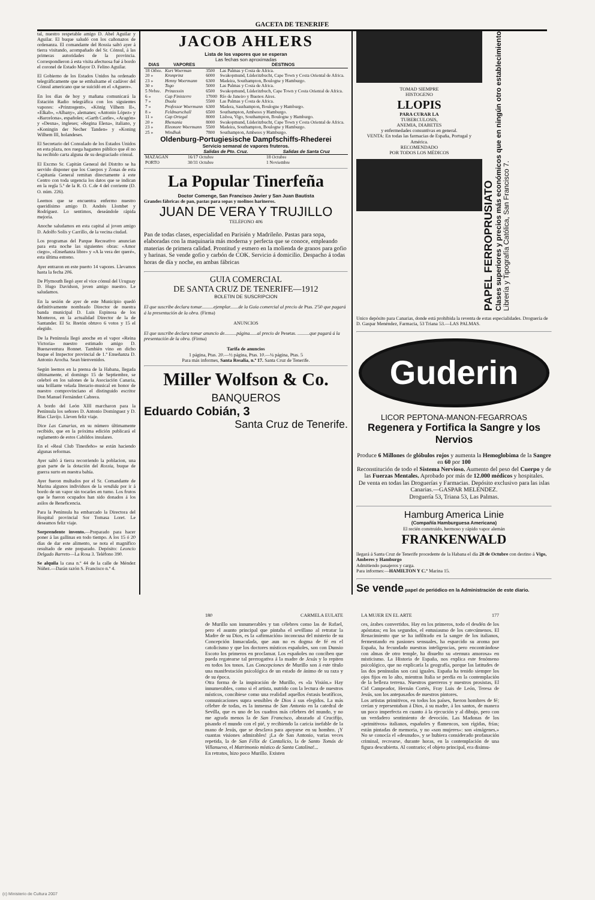GACETA DE TENERIFE
tal, nuestro respetable amigo D. Abel Aguilar y Aguilar. El buque saludó con los cañonazos de ordenanza. El comandante del Rossia saltó ayer á tierra visitando, acompañado del Sr. Cónsul, á las primeras autoridades de la provincia. Correspondieron á esta visita afectuosa fué á bordo el coronel de Estado Mayor D. Felino Aguilar.
El Gobierno de los Estados Unidos ha ordenado telegráficamente que se embalsame el cadáver del Cónsul americano que se suicidó en el «Aguere».
En los días de hoy y mañana comunicará la Estación Radio telegráfica con los siguientes vapores: «Prinzregent», «König Vilhem II», «Elkab», «Albany», alemanes; «Antonio López» y «Barcelona», españoles; «Garth Castle», «Aragón» y «Desna», ingleses; «Regina Elena», italiano, y «Koningin der Necher Tanden» y «Koning Wilhem III, holandeses.
El Secretario del Consulado de los Estados Unidos en esta plaza, nos ruega hagamos público que él no ha recibido carta alguna de su desgraciado cónsul.
El Excmo Sr. Capitán General del Distrito se ha servido disponer que los Cuerpos y Zonas de esta Capitanía General remitan directamente á este Centro con toda urgencia los datos que se indican en la regla 5.ª de la R. O. C.de 4 del corriente (D. O. núm. 226).
Leemos que se encuentra enfermo nuestro queridísimo amigo D. Andrés Llombet y Rodríguez. Lo sentimos, deseándole rápida mejoría.
Anoche saludamos en esta capital al joven amigo D. Adolfo Solís y Carrillo, de la vecina ciudad.
Los programas del Parque Recreativo anuncian para esta noche las siguientes obras: «Amor ciego», «Enseñanza libre» y «A la vera der queré», esta última estreno.
Ayer entraron en este puerto 14 vapores. Llevamos hasta la fecha 206.
De Plymouth llegó ayer el vice cónsul del Uruguay D. Hugo Davidson, joven amigo nuestro. Le saludamos.
En la sesión de ayer de este Municipio quedó definitivamente nombrado Director de nuestra banda municipal D. Luis Espinosa de los Monteros, en la actualidad Director de la de Santander. El Sr. Bretón obtuvo 6 votos y 15 el elegido.
De la Península llegó anoche en el vapor «Reina Victoria» nuestro estimado amigo D. Buenaventura Bonnet. También vino en dicho buque el Inspector provincial de 1.ª Enseñanza D. Antonio Arocha. Sean bienvenidos.
Según leemos en la prensa de la Habana, llegada últimamente, el domingo 15 de Septiembre, se celebró en los salones de la Asociación Canaria, una brillante velada literario-musical en honor de nuestro comprovinciano el distinguido escritor Don Manuel Fernández Cabrera.
A bordo del León XIII marcharon para la Península los señores D. Antonio Domínguez y D. Blas Clavijo. Lleven feliz viaje.
Dice Las Canarias, en su número últimamente recibido, que en la próxima edición publicará el reglamento de estos Cabildos insulares.
En el «Real Club Tinesfeño» se están haciendo algunas reformas.
Ayer saltó á tierra recorriendo la poblacion, una gran parte de la dotación del Rossia, buque de guerra surto en nuestra bahía.
Ayer fueron multados por el Sr. Comandante de Marina algunos individuos de la vendida por ir á bordo de un vapor sin tocarles en turno. Los frutos que le fueron ocupados han sido donados á los asilos de Beneficencia.
Para la Península ha embarcado la Directora del Hospital provincial Sor Tomasa Loret. Le deseamos feliz viaje.
Sorprendente invento.—Preparado para hacer poner á las gallinas en todo tiempo. A los 15 ó 20 días de dar este alimento, se nota el magnífico resultado de este preparado. Depósito: Leoncio Delgado Barreto—La Rosa 3. Teléfono 390.
Se alquila la casa n.º 44 de la calle de Méndez Núñez.—Darán razón S. Francisco n.º 4.
JACOB AHLERS
Lista de los vapores que se esperan
Las fechas son aproximadas
| DIAS | VAPORES | | DESTINOS |
| --- | --- | --- | --- |
| 18 Otbre. | Kurt Woerman | 3500 | Las Palmas y Costa de Africa. |
| 20 » | Kronprinz | 6000 | Swakopmund, Lüderitzbucht, Cape Town y Costa Oriental de Africa. |
| 23 » | Henny Woermann | 6300 | Madeira, Southampton, Boulogne y Hamburgo. |
| 30 » | Togo | 5000 | Las Palmas y Costa de Africa. |
| 5 Nvbre. | Prinzessin | 6500 | Swakopmund, Lüderitzbuch, Cape Town y Costa Oriental de Africa. |
| 6 » | Cap Finisterre | 17000 | Río de Janeiro y Buenos Aires. |
| 7 » | Duala | 5500 | Las Palmas y Costa de Africa. |
| 7 » | Professor Woermann | 6300 | Madera, Sauthampton, Boulogne y Hamburgo. |
| 8 » | Feldmarschall | 6500 | Southampton, Amberes y Hamburgo. |
| 11 » | Cap Ortegal | 8000 | Lisboa, Vigo, Southampton, Boulogne y Hamburgo. |
| 20 » | Rhenania | 8000 | Swakopmund, Lüderitzbucht, Cape Town y Costa Oriental de Africa. |
| 23 » | Eleonore Woermann | 5500 | Madeira, Southampton, Boulogne y Hamburgo. |
| 25 » | Windhuk | 7800 | Southampton, Amberes y Hamburgo. |
Oldenburg-Portugiesische Dampfschiffs-Rhederei
Servicio semanal de vapores fruteros.
| | Salidas de Pto. Cruz. | Salidas de Santa Cruz |
| --- | --- | --- |
| MAZAGAN | 16/17 Octubre | 18 Octubre |
| PORTO | 30/31 Octubre | 1 Noviembre |
La Popular Tinerfeña
Doctor Comenge, San Francisco Javier y San Juan Bautista
Grandes fábricas de pan, pastas para sopas y molinos harineros.
JUAN DE VERA Y TRUJILLO
TELÉFONO 406
Pan de todas clases, especialidad en Parisién y Madrileño. Pastas para sopa, elaboradas con la maquinaria más moderna y perfecta que se conoce, empleando materias de primera calidad. Prontitud y esmero en la molienda de granos para gofio y harinas. Se vende gofio y carbón de COK. Servicio á domicilio. Despacho á todas horas de día y noche, en ambas fábricas
GUIA COMERCIAL
DE SANTA CRUZ DE TENERIFE—1912
BOLETIN DE SUSCRIPCION
El que suscribe declara tomar..........ejemplar.......de la Guía comercial al precio de Ptas. 2'50 que pagará á la presentación de la obra. (Firma)
ANUNCIOS
El que suscribe declara tomar anuncio de..........página......al precio de Pesetas. ..........que pagará á la presentación de la obra. (Firma)
Tarifa de anuncios
1 página, Ptas. 20.—½ página, Ptas. 10.—¼ página, Ptas. 5
Para más informes, Santa Rosalía, n.º 17. Santa Cruz de Tenerife.
Miller Wolfson & Co.
BANQUEROS
Eduardo Cobián, 3
Santa Cruz de Tenerife.
TOMAD SIEMPRE
HISTOGENO
LLOPIS
PARA CURAR LA
TUBERCULOSIS,
ANEMIA, DIABETES
y enfermedades consuntivas en general.
VENTA: En todas las farmacias de España, Portugal y América.
RECOMENDADO
POR TODOS LOS MÉDICOS
PAPEL FERROPRUSIATO
Clases superiores y precios más económicos que en ningún otro establecimiento
Librería y Tipografía Católica, San Francisco 7.
Unico depósito para Canarias, donde está prohibida la reventa de estas especialidades. Droguería de D. Gaspar Menéndez, Farmacia, 53 Triana 53.—LAS PALMAS.
Guderin
LICOR PEPTONA-MANON-FEGARROAS
Regenera y Fortifica la Sangre y los Nervios
Produce 6 Millones de glóbulos rojos y aumenta la Hemoglobima de la Sangre en 60 por 100
Reconstitución de todo el Sistema Nervioso. Aumento del peso del Cuerpo y de las Fuerzas Mentales. Aprobado por más de 12.000 médicos y hospitales.
De venta en todas las Droguerías y Farmacias. Depósito exclusivo para las islas Canarias.—GASPAR MELENDEZ.
Droguería 53, Triana 53, Las Palmas.
Hamburg America Linie
(Compañía Hamburguesa Americana)
El recién construído, hermoso y rápido vapor alemán
FRANKENWALD
llegará á Santa Cruz de Tenerife procedente de la Habana el día 28 de Octubre con destino á Vigo, Amberes y Hamburgo
Admitiendo pasajeros y carga.
Para informes:—HAMILTON Y C.º Marina 15.
Se vende papel de periódico en la Administración de este diario.
180 CARMELA EULATE
de Murillo son innumerables y tan célebres como las de Rafael, pero el asunto principal que pintaba el sevillano al retratar la Madre de su Dios, es la «afirmación» inconcusa del misterio de su Concepción Inmaculada, que aun no es dogma de fé en el catolicismo y que los doctores místicos españoles, son con Dunsio Escoto los primeros en proclamar. Los españoles no conciben que pueda regatearse tal prerrogativa á la madre de Jesús y lo repiten en todos los tonos. Las Concepciones de Murillo son á este título una manifestación psicológica de un estado de ánimo de su raza y de su época.
Otra forma de la inspiración de Murillo, es «la Visión.» Hay innumerables, como si el artista, nutrido con la lectura de nuestros místicos, concibiese como una realidad aquellos éxtasis beatíficos, comunicaciones supra sensibles de Dios á sus elegidos. La más célebre de todas, es la inmensa de San Antonio en la catedral de Sevilla, que es uno de los cuadros más célebres del mundo, y no me agrada menos la de San Francisco, abrazado al Crucifijo, pisando el mundo con el pié, y recibiendo la caricia inefable de la mano de Jesús, que se desclava para apoyarse en su hombro. ¡Y cuantas visiones admirables! ¡La de San Antonio, varias veces repetida, la de San Félix de Cantalicio, la de Santo Tomás de Villanueva, el Matrimonio místico de Santa Catalina!...
En retratos, hizo poco Murillo. Existen
LA MUJER EN EL ARTE 177
ces, árabes convertidos. Hay en los primeros, todo el desdén de los apóstatas; en los segundos, el entusiasmo de los catecúmenos. El Renacimiento que se ha infiltrado en la sangre de los italianos, fermentando en pasiones sensuales, ha esparcido su aroma por España, ha fecundado nuestras inteligencias, pero encontrándose con almas de otro temple, ha disuelto su «ternura amorosa» en misticismo. La Historia de España, nos explica este fenómeno psicológico, que no explicaría la geografía, porque las latitudes de las dos penínsulas son casi iguales. España ha tenido siempre los ojos fijos en lo alto, mientras Italia se perdía en la contemplación de la belleza terrena. Nuestros guerreros y nuestros prosistas, El Cid Campeador, Hernán Cortés, Fray Luis de León, Teresa de Jesús, son los antepasados de nuestros pintores.
Los artistas primitivos, en todos los países, fueron hombres de fé; creían y representaban á Dios, á su madre, á los santos, de manera un poco imperfecta en cuanto á la ejecución y al dibujo, pero con un verdadero sentimiento de devoción. Las Madonas de los «primitivos» italianos, españoles y flamencos, son rígidas, frías; están pintadas de memoria, y no «son mujeres»: son «imágenes.» No se conocía el «desnudo», y se hubiera considerado profanación criminal, recrearse, durante horas, en la contemplación de una figura descubierta. Al contrario; el objeto principal, era disimu-
(c) Ministerio de Cultura 2007